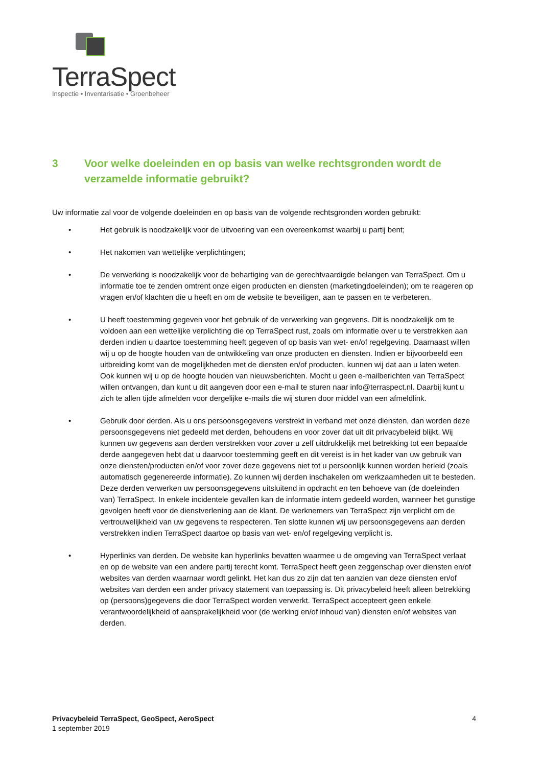TerraSpect
Inspectie • Inventarisatie • Groenbeheer
3 Voor welke doeleinden en op basis van welke rechtsgronden wordt de verzamelde informatie gebruikt?
Uw informatie zal voor de volgende doeleinden en op basis van de volgende rechtsgronden worden gebruikt:
• Het gebruik is noodzakelijk voor de uitvoering van een overeenkomst waarbij u partij bent;
• Het nakomen van wettelijke verplichtingen;
• De verwerking is noodzakelijk voor de behartiging van de gerechtvaardigde belangen van TerraSpect. Om u informatie toe te zenden omtrent onze eigen producten en diensten (marketingdoeleinden); om te reageren op vragen en/of klachten die u heeft en om de website te beveiligen, aan te passen en te verbeteren.
• U heeft toestemming gegeven voor het gebruik of de verwerking van gegevens. Dit is noodzakelijk om te voldoen aan een wettelijke verplichting die op TerraSpect rust, zoals om informatie over u te verstrekken aan derden indien u daartoe toestemming heeft gegeven of op basis van wet- en/of regelgeving. Daarnaast willen wij u op de hoogte houden van de ontwikkeling van onze producten en diensten. Indien er bijvoorbeeld een uitbreiding komt van de mogelijkheden met de diensten en/of producten, kunnen wij dat aan u laten weten. Ook kunnen wij u op de hoogte houden van nieuwsberichten. Mocht u geen e-mailberichten van TerraSpect willen ontvangen, dan kunt u dit aangeven door een e-mail te sturen naar info@terraspect.nl. Daarbij kunt u zich te allen tijde afmelden voor dergelijke e-mails die wij sturen door middel van een afmeldlink.
• Gebruik door derden. Als u ons persoonsgegevens verstrekt in verband met onze diensten, dan worden deze persoonsgegevens niet gedeeld met derden, behoudens en voor zover dat uit dit privacybeleid blijkt. Wij kunnen uw gegevens aan derden verstrekken voor zover u zelf uitdrukkelijk met betrekking tot een bepaalde derde aangegeven hebt dat u daarvoor toestemming geeft en dit vereist is in het kader van uw gebruik van onze diensten/producten en/of voor zover deze gegevens niet tot u persoonlijk kunnen worden herleid (zoals automatisch gegenereerde informatie). Zo kunnen wij derden inschakelen om werkzaamheden uit te besteden. Deze derden verwerken uw persoonsgegevens uitsluitend in opdracht en ten behoeve van (de doeleinden van) TerraSpect. In enkele incidentele gevallen kan de informatie intern gedeeld worden, wanneer het gunstige gevolgen heeft voor de dienstverlening aan de klant. De werknemers van TerraSpect zijn verplicht om de vertrouwelijkheid van uw gegevens te respecteren. Ten slotte kunnen wij uw persoonsgegevens aan derden verstrekken indien TerraSpect daartoe op basis van wet- en/of regelgeving verplicht is.
• Hyperlinks van derden. De website kan hyperlinks bevatten waarmee u de omgeving van TerraSpect verlaat en op de website van een andere partij terecht komt. TerraSpect heeft geen zeggenschap over diensten en/of websites van derden waarnaar wordt gelinkt. Het kan dus zo zijn dat ten aanzien van deze diensten en/of websites van derden een ander privacy statement van toepassing is. Dit privacybeleid heeft alleen betrekking op (persoons)gegevens die door TerraSpect worden verwerkt. TerraSpect accepteert geen enkele verantwoordelijkheid of aansprakelijkheid voor (de werking en/of inhoud van) diensten en/of websites van derden.
Privacybeleid TerraSpect, GeoSpect, AeroSpect
1 september 2019
4